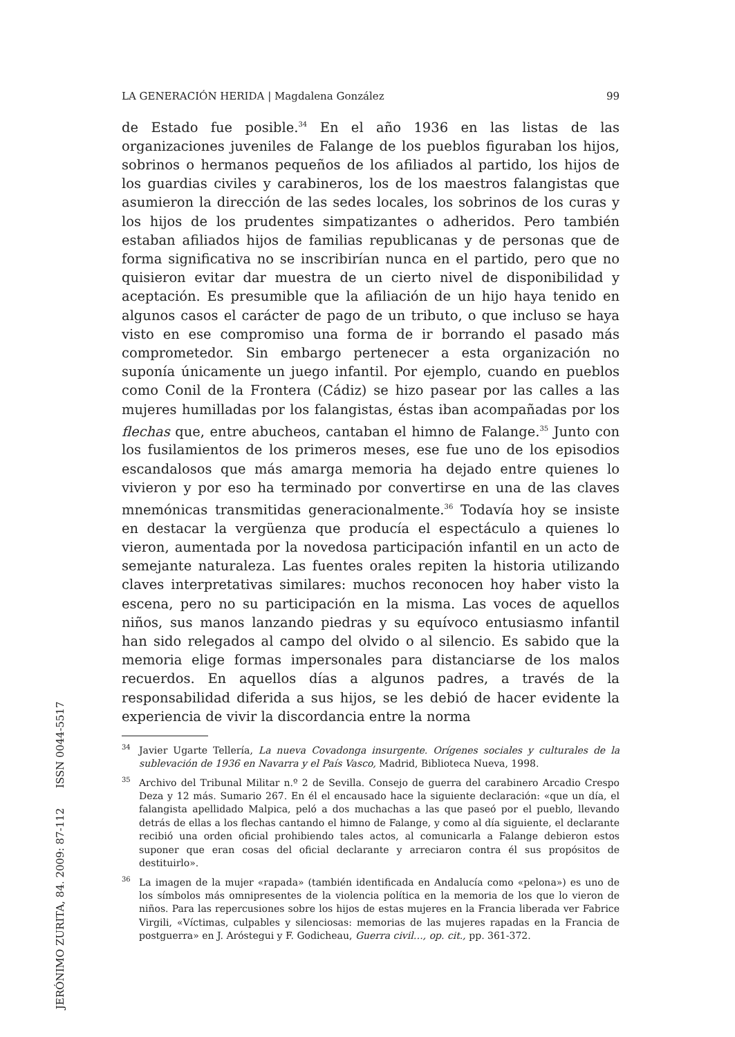LA GENERACIÓN HERIDA | Magdalena González 99
de Estado fue posible.<sup>34</sup> En el año 1936 en las listas de las organizaciones juveniles de Falange de los pueblos figuraban los hijos, sobrinos o hermanos pequeños de los afiliados al partido, los hijos de los guardias civiles y carabineros, los de los maestros falangistas que asumieron la dirección de las sedes locales, los sobrinos de los curas y los hijos de los prudentes simpatizantes o adheridos. Pero también estaban afiliados hijos de familias republicanas y de personas que de forma significativa no se inscribirían nunca en el partido, pero que no quisieron evitar dar muestra de un cierto nivel de disponibilidad y aceptación. Es presumible que la afiliación de un hijo haya tenido en algunos casos el carácter de pago de un tributo, o que incluso se haya visto en ese compromiso una forma de ir borrando el pasado más comprometedor. Sin embargo pertenecer a esta organización no suponía únicamente un juego infantil. Por ejemplo, cuando en pueblos como Conil de la Frontera (Cádiz) se hizo pasear por las calles a las mujeres humilladas por los falangistas, éstas iban acompañadas por los flechas que, entre abucheos, cantaban el himno de Falange.<sup>35</sup> Junto con los fusilamientos de los primeros meses, ese fue uno de los episodios escandalosos que más amarga memoria ha dejado entre quienes lo vivieron y por eso ha terminado por convertirse en una de las claves mnemónicas transmitidas generacionalmente.<sup>36</sup> Todavía hoy se insiste en destacar la vergüenza que producía el espectáculo a quienes lo vieron, aumentada por la novedosa participación infantil en un acto de semejante naturaleza. Las fuentes orales repiten la historia utilizando claves interpretativas similares: muchos reconocen hoy haber visto la escena, pero no su participación en la misma. Las voces de aquellos niños, sus manos lanzando piedras y su equívoco entusiasmo infantil han sido relegados al campo del olvido o al silencio. Es sabido que la memoria elige formas impersonales para distanciarse de los malos recuerdos. En aquellos días a algunos padres, a través de la responsabilidad diferida a sus hijos, se les debió de hacer evidente la experiencia de vivir la discordancia entre la norma
<sup>34</sup> Javier Ugarte Tellería, La nueva Covadonga insurgente. Orígenes sociales y culturales de la sublevación de 1936 en Navarra y el País Vasco, Madrid, Biblioteca Nueva, 1998.
<sup>35</sup> Archivo del Tribunal Militar n.º 2 de Sevilla. Consejo de guerra del carabinero Arcadio Crespo Deza y 12 más. Sumario 267. En él el encausado hace la siguiente declaración: «que un día, el falangista apellidado Malpica, peló a dos muchachas a las que paseó por el pueblo, llevando detrás de ellas a los flechas cantando el himno de Falange, y como al día siguiente, el declarante recibió una orden oficial prohibiendo tales actos, al comunicarla a Falange debieron estos suponer que eran cosas del oficial declarante y arreciaron contra él sus propósitos de destituirlo».
<sup>36</sup> La imagen de la mujer «rapada» (también identificada en Andalucía como «pelona») es uno de los símbolos más omnipresentes de la violencia política en la memoria de los que lo vieron de niños. Para las repercusiones sobre los hijos de estas mujeres en la Francia liberada ver Fabrice Virgili, «Víctimas, culpables y silenciosas: memorias de las mujeres rapadas en la Francia de postguerra» en J. Aróstegui y F. Godicheau, Guerra civil…, op. cit., pp. 361-372.
JERÓNIMO ZURITA, 84. 2009: 87-112 ISSN 0044-5517